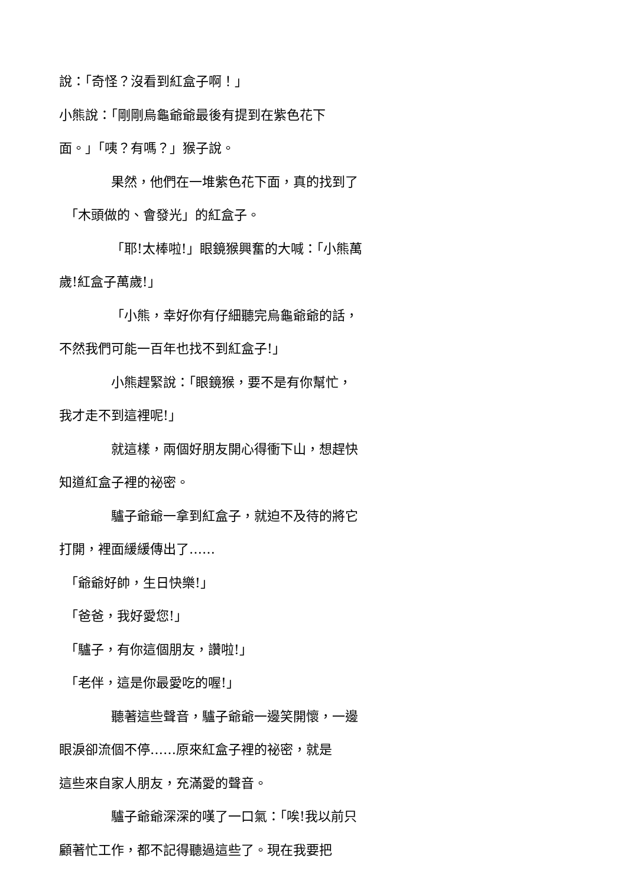說：「奇怪？沒看到紅盒子啊！」
小熊說：「剛剛烏龜爺爺最後有提到在紫色花下
面。」「咦？有嗎？」猴子說。
果然，他們在一堆紫色花下面，真的找到了
「木頭做的、會發光」的紅盒子。
「耶!太棒啦!」眼鏡猴興奮的大喊：「小熊萬
歲!紅盒子萬歲!」
「小熊，幸好你有仔細聽完烏龜爺爺的話，
不然我們可能一百年也找不到紅盒子!」
小熊趕緊說：「眼鏡猴，要不是有你幫忙，
我才走不到這裡呢!」
就這樣，兩個好朋友開心得衝下山，想趕快
知道紅盒子裡的祕密。
驢子爺爺一拿到紅盒子，就迫不及待的將它
打開，裡面緩緩傳出了……
「爺爺好帥，生日快樂!」
「爸爸，我好愛您!」
「驢子，有你這個朋友，讚啦!」
「老伴，這是你最愛吃的喔!」
聽著這些聲音，驢子爺爺一邊笑開懷，一邊
眼淚卻流個不停……原來紅盒子裡的祕密，就是
這些來自家人朋友，充滿愛的聲音。
驢子爺爺深深的嘆了一口氣：「唉!我以前只
顧著忙工作，都不記得聽過這些了。現在我要把